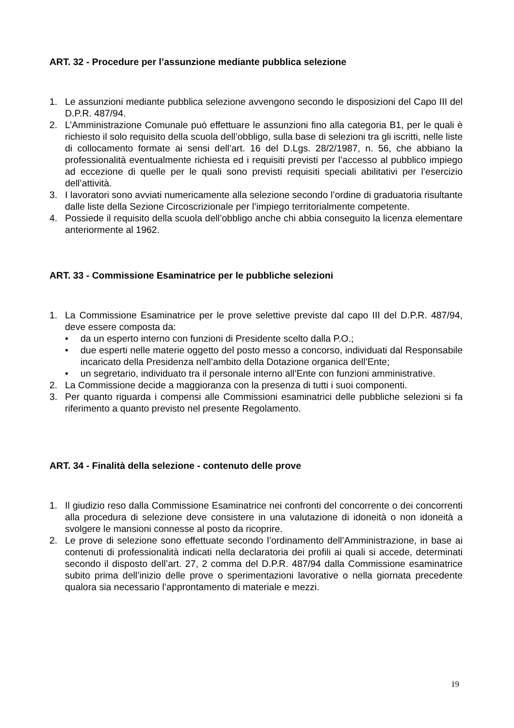ART. 32 - Procedure per l’assunzione mediante pubblica selezione
1. Le assunzioni mediante pubblica selezione avvengono secondo le disposizioni del Capo III del D.P.R. 487/94.
2. L’Amministrazione Comunale può effettuare le assunzioni fino alla categoria B1, per le quali è richiesto il solo requisito della scuola dell’obbligo, sulla base di selezioni tra gli iscritti, nelle liste di collocamento formate ai sensi dell’art. 16 del D.Lgs. 28/2/1987, n. 56, che abbiano la professionalità eventualmente richiesta ed i requisiti previsti per l’accesso al pubblico impiego ad eccezione di quelle per le quali sono previsti requisiti speciali abilitativi per l’esercizio dell’attività.
3. I lavoratori sono avviati numericamente alla selezione secondo l’ordine di graduatoria risultante dalle liste della Sezione Circoscrizionale per l’impiego territorialmente competente.
4. Possiede il requisito della scuola dell’obbligo anche chi abbia conseguito la licenza elementare anteriormente al 1962.
ART. 33 - Commissione Esaminatrice per le pubbliche selezioni
1. La Commissione Esaminatrice per le prove selettive previste dal capo III del D.P.R. 487/94, deve essere composta da:
• da un esperto interno con funzioni di Presidente scelto dalla P.O.;
• due esperti nelle materie oggetto del posto messo a concorso, individuati dal Responsabile incaricato della Presidenza nell’ambito della Dotazione organica dell’Ente;
• un segretario, individuato tra il personale interno all’Ente con funzioni amministrative.
2. La Commissione decide a maggioranza con la presenza di tutti i suoi componenti.
3. Per quanto riguarda i compensi alle Commissioni esaminatrici delle pubbliche selezioni si fa riferimento a quanto previsto nel presente Regolamento.
ART. 34 - Finalità della selezione - contenuto delle prove
1. Il giudizio reso dalla Commissione Esaminatrice nei confronti del concorrente o dei concorrenti alla procedura di selezione deve consistere in una valutazione di idoneità o non idoneità a svolgere le mansioni connesse al posto da ricoprire.
2. Le prove di selezione sono effettuate secondo l’ordinamento dell’Amministrazione, in base ai contenuti di professionalità indicati nella declaratoria dei profili ai quali si accede, determinati secondo il disposto dell’art. 27, 2 comma del D.P.R. 487/94 dalla Commissione esaminatrice subito prima dell’inizio delle prove o sperimentazioni lavorative o nella giornata precedente qualora sia necessario l’approntamento di materiale e mezzi.
19